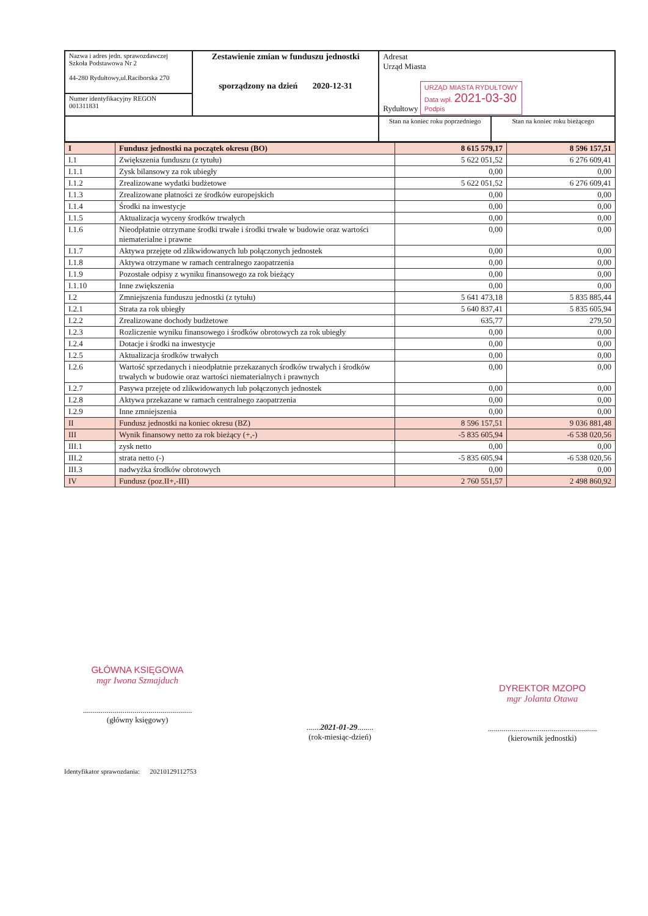| Nazwa i adres jedn. sprawozdawczej Szkoła Podstawowa Nr 2 44-280 Rydułtowy,ul.Raciborska 270 | Zestawienie zmian w funduszu jednostki sporządzony na dzień 2020-12-31 | Adresat Urząd Miasta Rydułtowy URZĄD MIASTA RYDUŁTOWY Data wpł. 2021-03-30 Podpis | |
| Numer identyfikacyjny REGON 001311831 | | | |
| | | Stan na koniec roku poprzedniego | Stan na koniec roku bieżącego |
| I | Fundusz jednostki na początek okresu (BO) | 8 615 579,17 | 8 596 157,51 |
| I.1 | Zwiększenia funduszu (z tytułu) | 5 622 051,52 | 6 276 609,41 |
| I.1.1 | Zysk bilansowy za rok ubiegły | 0,00 | 0,00 |
| I.1.2 | Zrealizowane wydatki budżetowe | 5 622 051,52 | 6 276 609,41 |
| I.1.3 | Zrealizowane płatności ze środków europejskich | 0,00 | 0,00 |
| I.1.4 | Środki na inwestycje | 0,00 | 0,00 |
| I.1.5 | Aktualizacja wyceny środków trwałych | 0,00 | 0,00 |
| I.1.6 | Nieodpłatnie otrzymane środki trwałe i środki trwałe w budowie oraz wartości niematerialne i prawne | 0,00 | 0,00 |
| I.1.7 | Aktywa przejęte od zlikwidowanych lub połączonych jednostek | 0,00 | 0,00 |
| I.1.8 | Aktywa otrzymane w ramach centralnego zaopatrzenia | 0,00 | 0,00 |
| I.1.9 | Pozostałe odpisy z wyniku finansowego za rok bieżący | 0,00 | 0,00 |
| I.1.10 | Inne zwiększenia | 0,00 | 0,00 |
| I.2 | Zmniejszenia funduszu jednostki (z tytułu) | 5 641 473,18 | 5 835 885,44 |
| I.2.1 | Strata za rok ubiegły | 5 640 837,41 | 5 835 605,94 |
| I.2.2 | Zrealizowane dochody budżetowe | 635,77 | 279,50 |
| I.2.3 | Rozliczenie wyniku finansowego i środków obrotowych za rok ubiegły | 0,00 | 0,00 |
| I.2.4 | Dotacje i środki na inwestycje | 0,00 | 0,00 |
| I.2.5 | Aktualizacja środków trwałych | 0,00 | 0,00 |
| I.2.6 | Wartość sprzedanych i nieodpłatnie przekazanych środków trwałych i środków trwałych w budowie oraz wartości niematerialnych i prawnych | 0,00 | 0,00 |
| I.2.7 | Pasywa przejęte od zlikwidowanych lub połączonych jednostek | 0,00 | 0,00 |
| I.2.8 | Aktywa przekazane w ramach centralnego zaopatrzenia | 0,00 | 0,00 |
| I.2.9 | Inne zmniejszenia | 0,00 | 0,00 |
| II | Fundusz jednostki na koniec okresu (BZ) | 8 596 157,51 | 9 036 881,48 |
| III | Wynik finansowy netto za rok bieżący (+,-) | -5 835 605,94 | -6 538 020,56 |
| III.1 | zysk netto | 0,00 | 0,00 |
| III.2 | strata netto (-) | -5 835 605,94 | -6 538 020,56 |
| III.3 | nadwyżka środków obrotowych | 0,00 | 0,00 |
| IV | Fundusz (poz.II+,-III) | 2 760 551,57 | 2 498 860,92 |
GŁÓWNA KSIĘGOWA
mgr Iwona Szmajduch
.......................................................
(główny księgowy)
.......2021-01-29........
(rok-miesiąc-dzień)
DYREKTOR MZOPO
mgr Jolanta Otawa
.......................................................
(kierownik jednostki)
Identyfikator sprawozdania: 20210129112753